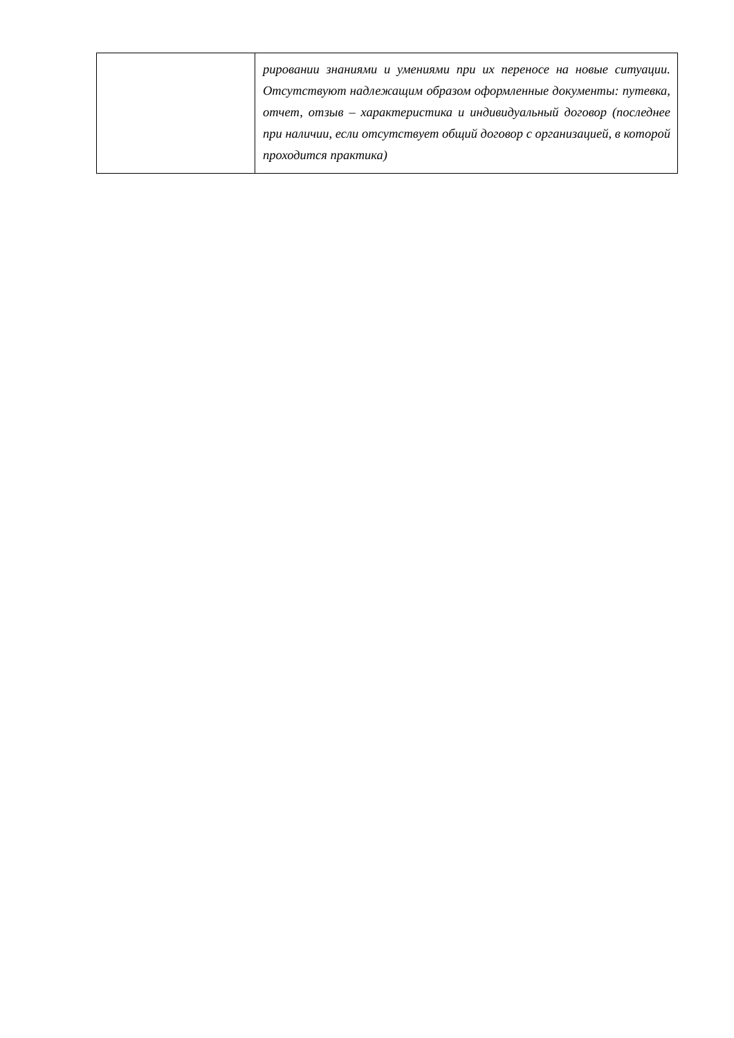| | рировании знаниями и умениями при их переносе на новые ситуации. Отсутствуют надлежащим образом оформленные документы: путевка, отчет, отзыв – характеристика и индивидуальный договор (последнее при наличии, если отсутствует общий договор с организацией, в которой проходится практика) |